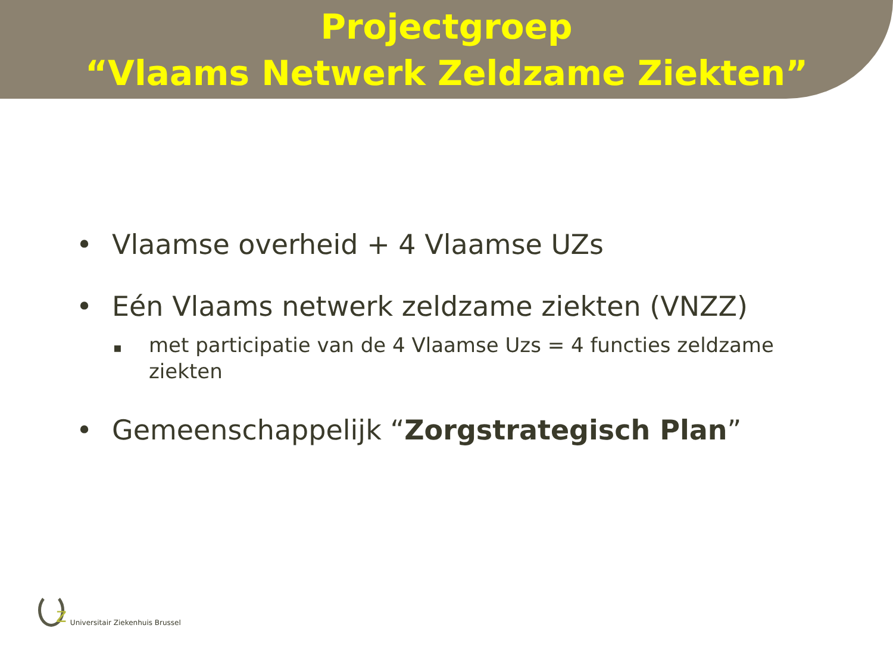Projectgroep
“Vlaams Netwerk Zeldzame Ziekten”
• Vlaamse overheid + 4 Vlaamse UZs
• Eén Vlaams netwerk zeldzame ziekten (VNZZ)
▪
met participatie van de 4 Vlaamse Uzs = 4 functies zeldzame ziekten
• Gemeenschappelijk “Zorgstrategisch Plan”
z
Universitair Ziekenhuis Brussel